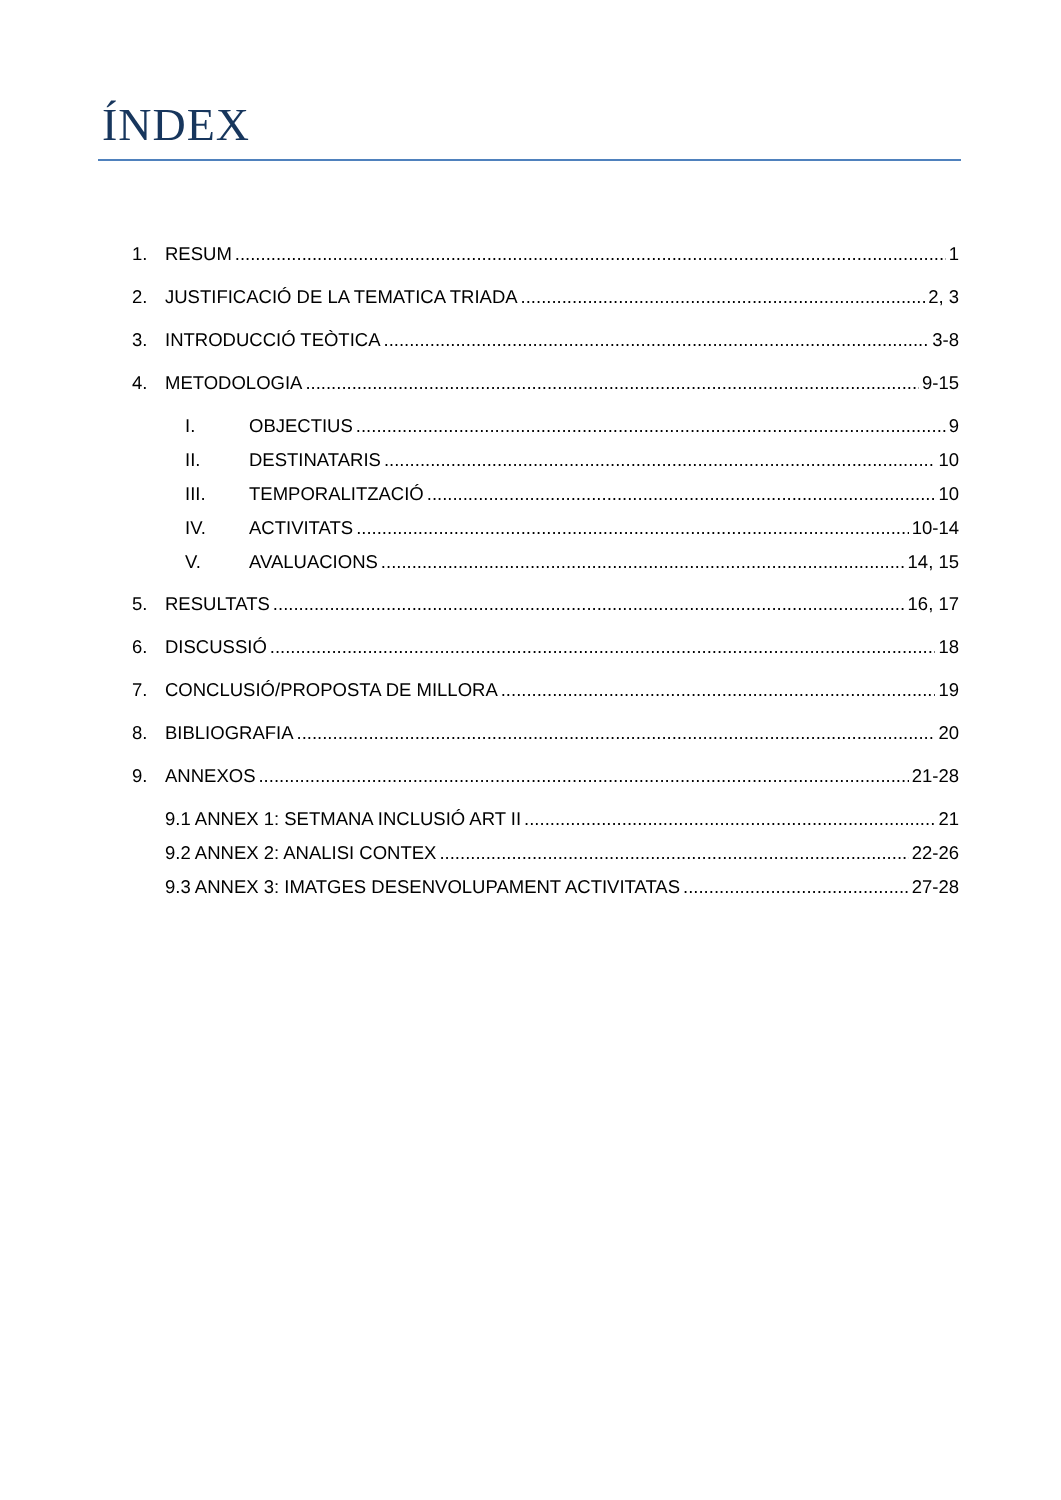ÍNDEX
1. RESUM 1
2. JUSTIFICACIÓ DE LA TEMATICA TRIADA 2, 3
3. INTRODUCCIÓ TEÒTICA 3-8
4. METODOLOGIA 9-15
I. OBJECTIUS 9
II. DESTINATARIS 10
III. TEMPORALITZACIÓ 10
IV. ACTIVITATS 10-14
V. AVALUACIONS 14, 15
5. RESULTATS 16, 17
6. DISCUSSIÓ 18
7. CONCLUSIÓ/PROPOSTA DE MILLORA 19
8. BIBLIOGRAFIA 20
9. ANNEXOS 21-28
9.1 ANNEX 1: SETMANA INCLUSIÓ ART II 21
9.2 ANNEX 2: ANALISI CONTEX 22-26
9.3 ANNEX 3: IMATGES DESENVOLUPAMENT ACTIVITATAS 27-28